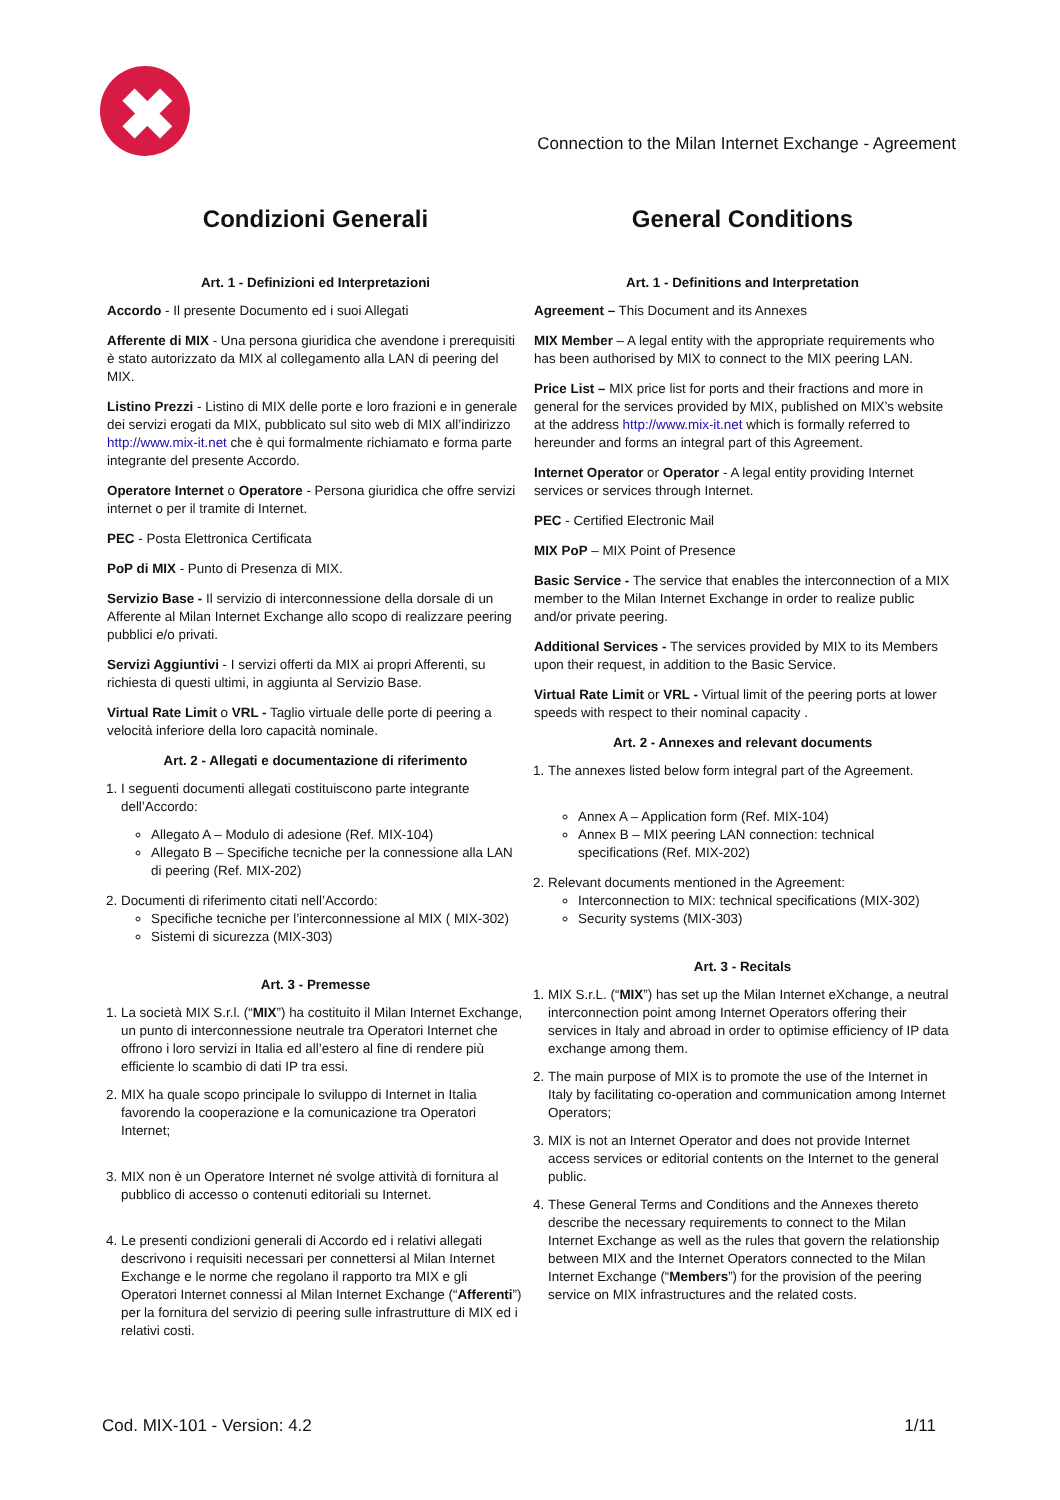✖
Connection to the Milan Internet Exchange - Agreement
Condizioni Generali
Art. 1 - Definizioni ed Interpretazioni
Accordo - Il presente Documento ed i suoi Allegati
Afferente di MIX - Una persona giuridica che avendone i prerequisiti è stato autorizzato da MIX al collegamento alla LAN di peering del MIX.
Listino Prezzi - Listino di MIX delle porte e loro frazioni e in generale dei servizi erogati da MIX, pubblicato sul sito web di MIX all’indirizzo http://www.mix-it.net che è qui formalmente richiamato e forma parte integrante del presente Accordo.
Operatore Internet o Operatore - Persona giuridica che offre servizi internet o per il tramite di Internet.
PEC - Posta Elettronica Certificata
PoP di MIX - Punto di Presenza di MIX.
Servizio Base - Il servizio di interconnessione della dorsale di un Afferente al Milan Internet Exchange allo scopo di realizzare peering pubblici e/o privati.
Servizi Aggiuntivi - I servizi offerti da MIX ai propri Afferenti, su richiesta di questi ultimi, in aggiunta al Servizio Base.
Virtual Rate Limit o VRL - Taglio virtuale delle porte di peering a velocità inferiore della loro capacità nominale.
Art. 2 - Allegati e documentazione di riferimento
1. I seguenti documenti allegati costituiscono parte integrante dell’Accordo:
Allegato A – Modulo di adesione (Ref. MIX-104)
Allegato B – Specifiche tecniche per la connessione alla LAN di peering (Ref. MIX-202)
2. Documenti di riferimento citati nell’Accordo:
Specifiche tecniche per l’interconnessione al MIX ( MIX-302)
Sistemi di sicurezza (MIX-303)
Art. 3 - Premesse
1. La società MIX S.r.l. (“MIX”) ha costituito il Milan Internet Exchange, un punto di interconnessione neutrale tra Operatori Internet che offrono i loro servizi in Italia ed all’estero al fine di rendere più efficiente lo scambio di dati IP tra essi.
2. MIX ha quale scopo principale lo sviluppo di Internet in Italia favorendo la cooperazione e la comunicazione tra Operatori Internet;
3. MIX non è un Operatore Internet né svolge attività di fornitura al pubblico di accesso o contenuti editoriali su Internet.
4. Le presenti condizioni generali di Accordo ed i relativi allegati descrivono i requisiti necessari per connettersi al Milan Internet Exchange e le norme che regolano il rapporto tra MIX e gli Operatori Internet connessi al Milan Internet Exchange (“Afferenti”) per la fornitura del servizio di peering sulle infrastrutture di MIX ed i relativi costi.
General Conditions
Art. 1 - Definitions and Interpretation
Agreement – This Document and its Annexes
MIX Member – A legal entity with the appropriate requirements who has been authorised by MIX to connect to the MIX peering LAN.
Price List – MIX price list for ports and their fractions and more in general for the services provided by MIX, published on MIX’s website at the address http://www.mix-it.net which is formally referred to hereunder and forms an integral part of this Agreement.
Internet Operator or Operator - A legal entity providing Internet services or services through Internet.
PEC - Certified Electronic Mail
MIX PoP – MIX Point of Presence
Basic Service - The service that enables the interconnection of a MIX member to the Milan Internet Exchange in order to realize public and/or private peering.
Additional Services - The services provided by MIX to its Members upon their request, in addition to the Basic Service.
Virtual Rate Limit or VRL - Virtual limit of the peering ports at lower speeds with respect to their nominal capacity .
Art. 2 - Annexes and relevant documents
1. The annexes listed below form integral part of the Agreement.
Annex A – Application form (Ref. MIX-104)
Annex B – MIX peering LAN connection: technical specifications (Ref. MIX-202)
2. Relevant documents mentioned in the Agreement:
Interconnection to MIX: technical specifications (MIX-302)
Security systems (MIX-303)
Art. 3 - Recitals
1. MIX S.r.L. (“MIX”) has set up the Milan Internet eXchange, a neutral interconnection point among Internet Operators offering their services in Italy and abroad in order to optimise efficiency of IP data exchange among them.
2. The main purpose of MIX is to promote the use of the Internet in Italy by facilitating co-operation and communication among Internet Operators;
3. MIX is not an Internet Operator and does not provide Internet access services or editorial contents on the Internet to the general public.
4. These General Terms and Conditions and the Annexes thereto describe the necessary requirements to connect to the Milan Internet Exchange as well as the rules that govern the relationship between MIX and the Internet Operators connected to the Milan Internet Exchange (“Members”) for the provision of the peering service on MIX infrastructures and the related costs.
Cod. MIX-101 - Version: 4.2 1/11